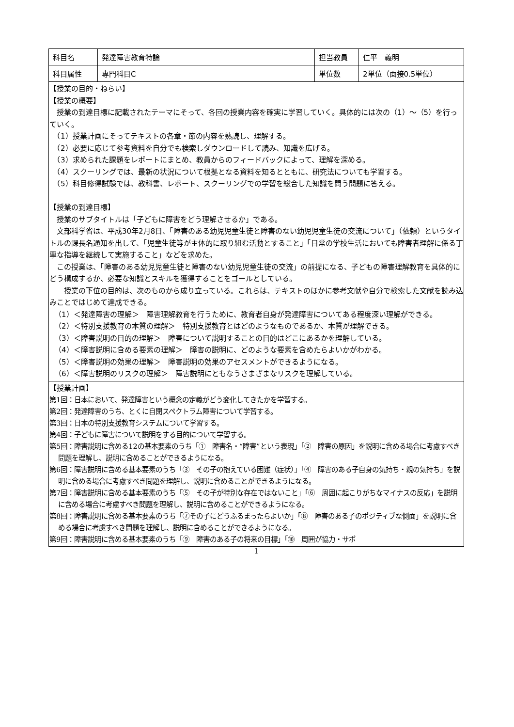| 科目名 | 発達障害教育特論 | 担当教員 | 仁平 義明 |
| 科目属性 | 専門科目C | 単位数 | 2単位（面接0.5単位） |
【授業の目的・ねらい】
【授業の概要】
授業の到達目標に記載されたテーマにそって、各回の授業内容を確実に学習していく。具体的には次の（1）～（5）を行っていく。
　（1）授業計画にそってテキストの各章・節の内容を熟読し、理解する。
　（2）必要に応じて参考資料を自分でも検索しダウンロードして読み、知識を広げる。
　（3）求められた課題をレポートにまとめ、教員からのフィードバックによって、理解を深める。
　（4）スクーリングでは、最新の状況について根拠となる資料を知るとともに、研究法についても学習する。
　（5）科目修得試験では、教科書、レポート、スクーリングでの学習を総合した知識を問う問題に答える。
【授業の到達目標】
授業のサブタイトルは「子どもに障害をどう理解させるか」である。
文部科学省は、平成30年2月8日、「障害のある幼児児童生徒と障害のない幼児児童生徒の交流について」（依頼）というタイトルの課長名通知を出して、「児童生徒等が主体的に取り組む活動とすること」「日常の学校生活においても障害者理解に係る丁寧な指導を継続して実施すること」などを求めた。
この授業は、「障害のある幼児児童生徒と障害のない幼児児童生徒の交流」の前提になる、子どもの障害理解教育を具体的にどう構成するか、必要な知識とスキルを獲得することをゴールとしている。
　授業の下位の目的は、次のものから成り立っている。これらは、テキストのほかに参考文献や自分で検索した文献を読み込みことではじめて達成できる。
（1）＜発達障害の理解＞　障害理解教育を行うために、教育者自身が発達障害についてある程度深い理解ができる。
（2）＜特別支援教育の本質の理解＞　特別支援教育とはどのようなものであるか、本質が理解できる。
（3）＜障害説明の目的の理解＞　障害について説明することの目的はどこにあるかを理解している。
（4）＜障害説明に含める要素の理解＞　障害の説明に、どのような要素を含めたらよいかがわかる。
（5）＜障害説明の効果の理解＞　障害説明の効果のアセスメントができるようになる。
（6）＜障害説明のリスクの理解＞　障害説明にともなうさまざまなリスクを理解している。
【授業計画】
第1回：日本において、発達障害という概念の定義がどう変化してきたかを学習する。
第2回：発達障害のうち、とくに自閉スペクトラム障害について学習する。
第3回：日本の特別支援教育システムについて学習する。
第4回：子どもに障害について説明をする目的について学習する。
第5回：障害説明に含める12の基本要素のうち「①　障害名・“障害”という表現」「②　障害の原因」を説明に含める場合に考慮すべき問題を理解し、説明に含めることができるようになる。
第6回：障害説明に含める基本要素のうち「③　その子の抱えている困難（症状）」「④　障害のある子自身の気持ち・親の気持ち」を説明に含める場合に考慮すべき問題を理解し、説明に含めることができるようになる。
第7回：障害説明に含める基本要素のうち「⑤　その子が特別な存在ではないこと」「⑥　周囲に起こりがちなマイナスの反応」を説明に含める場合に考慮すべき問題を理解し、説明に含めることができるようになる。
第8回：障害説明に含める基本要素のうち「⑦その子にどうふるまったらよいか」「⑧　障害のある子のポジティブな側面」を説明に含める場合に考慮すべき問題を理解し、説明に含めることができるようになる。
第9回：障害説明に含める基本要素のうち「⑨　障害のある子の将来の目標」「⑩　周囲が協力・サポ
1